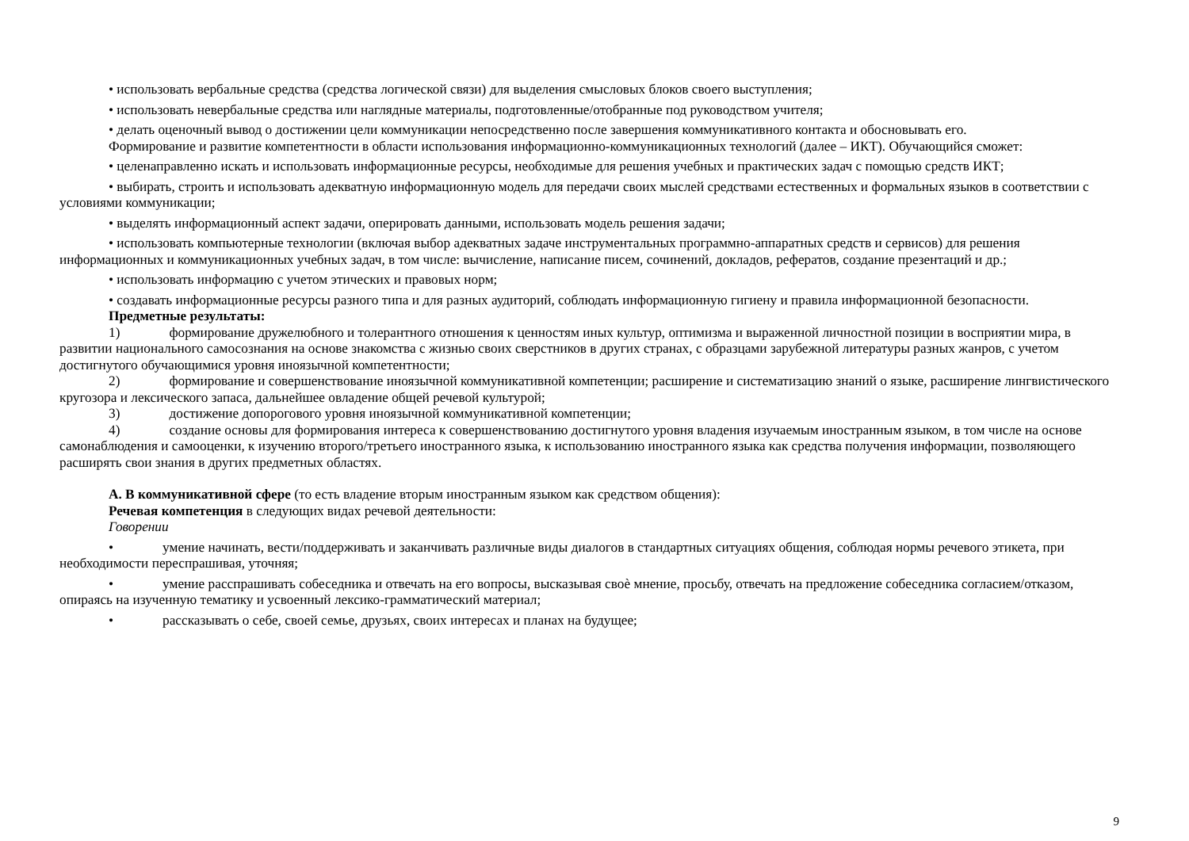• использовать вербальные средства (средства логической связи) для выделения смысловых блоков своего выступления;
• использовать невербальные средства или наглядные материалы, подготовленные/отобранные под руководством учителя;
• делать оценочный вывод о достижении цели коммуникации непосредственно после завершения коммуникативного контакта и обосновывать его.
Формирование и развитие компетентности в области использования информационно-коммуникационных технологий (далее – ИКТ). Обучающийся сможет:
• целенаправленно искать и использовать информационные ресурсы, необходимые для решения учебных и практических задач с помощью средств ИКТ;
• выбирать, строить и использовать адекватную информационную модель для передачи своих мыслей средствами естественных и формальных языков в соответствии с условиями коммуникации;
• выделять информационный аспект задачи, оперировать данными, использовать модель решения задачи;
• использовать компьютерные технологии (включая выбор адекватных задаче инструментальных программно-аппаратных средств и сервисов) для решения информационных и коммуникационных учебных задач, в том числе: вычисление, написание писем, сочинений, докладов, рефератов, создание презентаций и др.;
• использовать информацию с учетом этических и правовых норм;
• создавать информационные ресурсы разного типа и для разных аудиторий, соблюдать информационную гигиену и правила информационной безопасности.
Предметные результаты:
1) формирование дружелюбного и толерантного отношения к ценностям иных культур, оптимизма и выраженной личностной позиции в восприятии мира, в развитии национального самосознания на основе знакомства с жизнью своих сверстников в других странах, с образцами зарубежной литературы разных жанров, с учетом достигнутого обучающимися уровня иноязычной компетентности;
2) формирование и совершенствование иноязычной коммуникативной компетенции; расширение и систематизацию знаний о языке, расширение лингвистического кругозора и лексического запаса, дальнейшее овладение общей речевой культурой;
3) достижение допорогового уровня иноязычной коммуникативной компетенции;
4) создание основы для формирования интереса к совершенствованию достигнутого уровня владения изучаемым иностранным языком, в том числе на основе самонаблюдения и самооценки, к изучению второго/третьего иностранного языка, к использованию иностранного языка как средства получения информации, позволяющего расширять свои знания в других предметных областях.
А. В коммуникативной сфере (то есть владение вторым иностранным языком как средством общения):
Речевая компетенция в следующих видах речевой деятельности:
Говорении
• умение начинать, вести/поддерживать и заканчивать различные виды диалогов в стандартных ситуациях общения, соблюдая нормы речевого этикета, при необходимости переспрашивая, уточняя;
• умение расспрашивать собеседника и отвечать на его вопросы, высказывая своѐ мнение, просьбу, отвечать на предложение собеседника согласием/отказом, опираясь на изученную тематику и усвоенный лексико-грамматический материал;
• рассказывать о себе, своей семье, друзьях, своих интересах и планах на будущее;
9